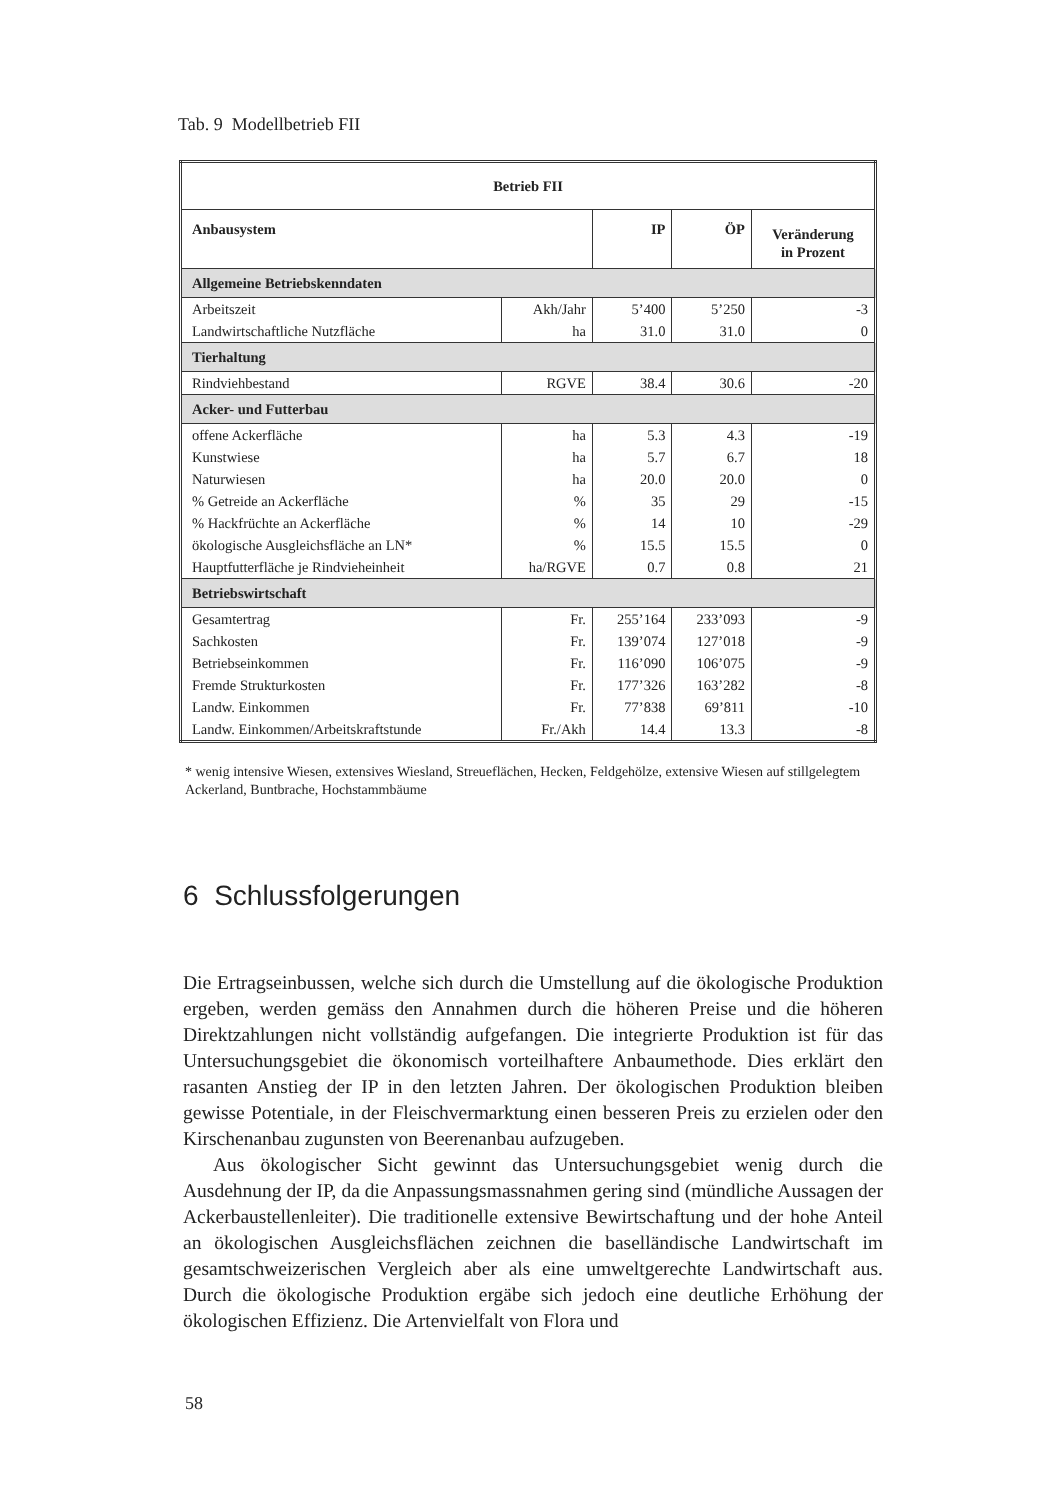Tab. 9 Modellbetrieb FII
| Betrieb FII | | | | |
| --- | --- | --- | --- | --- |
| Anbausystem | | IP | ÖP | Veränderung in Prozent |
| Allgemeine Betriebskenndaten | | | | |
| Arbeitszeit | Akh/Jahr | 5’400 | 5’250 | -3 |
| Landwirtschaftliche Nutzfläche | ha | 31.0 | 31.0 | 0 |
| Tierhaltung | | | | |
| Rindviehbestand | RGVE | 38.4 | 30.6 | -20 |
| Acker- und Futterbau | | | | |
| offene Ackerfläche | ha | 5.3 | 4.3 | -19 |
| Kunstwiese | ha | 5.7 | 6.7 | 18 |
| Naturwiesen | ha | 20.0 | 20.0 | 0 |
| % Getreide an Ackerfläche | % | 35 | 29 | -15 |
| % Hackfrüchte an Ackerfläche | % | 14 | 10 | -29 |
| ökologische Ausgleichsfläche an LN* | % | 15.5 | 15.5 | 0 |
| Hauptfutterfläche je Rindvieheinheit | ha/RGVE | 0.7 | 0.8 | 21 |
| Betriebswirtschaft | | | | |
| Gesamtertrag | Fr. | 255’164 | 233’093 | -9 |
| Sachkosten | Fr. | 139’074 | 127’018 | -9 |
| Betriebseinkommen | Fr. | 116’090 | 106’075 | -9 |
| Fremde Strukturkosten | Fr. | 177’326 | 163’282 | -8 |
| Landw. Einkommen | Fr. | 77’838 | 69’811 | -10 |
| Landw. Einkommen/Arbeitskraftstunde | Fr./Akh | 14.4 | 13.3 | -8 |
* wenig intensive Wiesen, extensives Wiesland, Streueflächen, Hecken, Feldgehölze, extensive Wiesen auf stillgelegtem Ackerland, Buntbrache, Hochstammbäume
6 Schlussfolgerungen
Die Ertragseinbussen, welche sich durch die Umstellung auf die ökologische Produktion ergeben, werden gemäss den Annahmen durch die höheren Preise und die höheren Direktzahlungen nicht vollständig aufgefangen. Die integrierte Produktion ist für das Untersuchungsgebiet die ökonomisch vorteilhaftere Anbaumethode. Dies erklärt den rasanten Anstieg der IP in den letzten Jahren. Der ökologischen Produktion bleiben gewisse Potentiale, in der Fleischvermarktung einen besseren Preis zu erzielen oder den Kirschenanbau zugunsten von Beerenanbau aufzugeben.
Aus ökologischer Sicht gewinnt das Untersuchungsgebiet wenig durch die Ausdehnung der IP, da die Anpassungsmassnahmen gering sind (mündliche Aussagen der Ackerbaustellenleiter). Die traditionelle extensive Bewirtschaftung und der hohe Anteil an ökologischen Ausgleichsflächen zeichnen die baselländische Landwirtschaft im gesamtschweizerischen Vergleich aber als eine umweltgerechte Landwirtschaft aus. Durch die ökologische Produktion ergäbe sich jedoch eine deutliche Erhöhung der ökologischen Effizienz. Die Artenvielfalt von Flora und
58